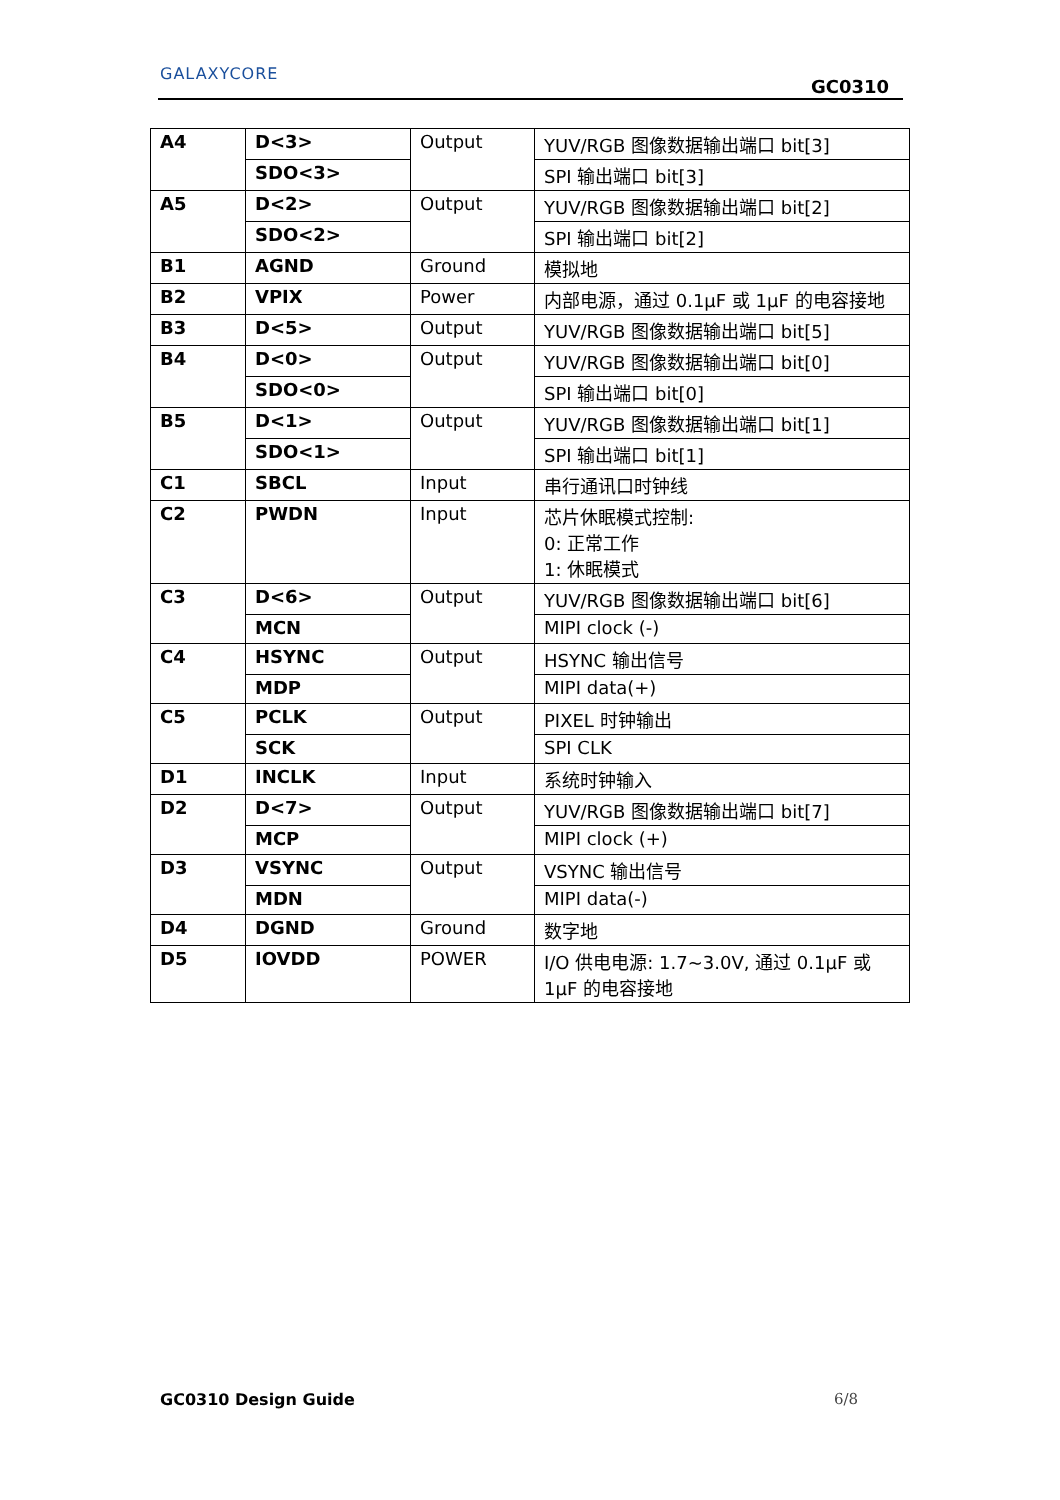GALAXYCORE
GC0310
| A4 | D<3> | Output | YUV/RGB 图像数据输出端口 bit[3] |
| | SDO<3> | | SPI 输出端口 bit[3] |
| A5 | D<2> | Output | YUV/RGB 图像数据输出端口 bit[2] |
| | SDO<2> | | SPI 输出端口 bit[2] |
| B1 | AGND | Ground | 模拟地 |
| B2 | VPIX | Power | 内部电源，通过 0.1μF 或 1μF 的电容接地 |
| B3 | D<5> | Output | YUV/RGB 图像数据输出端口 bit[5] |
| B4 | D<0> | Output | YUV/RGB 图像数据输出端口 bit[0] |
| | SDO<0> | | SPI 输出端口 bit[0] |
| B5 | D<1> | Output | YUV/RGB 图像数据输出端口 bit[1] |
| | SDO<1> | | SPI 输出端口 bit[1] |
| C1 | SBCL | Input | 串行通讯口时钟线 |
| C2 | PWDN | Input | 芯片休眠模式控制: 0: 正常工作 1: 休眠模式 |
| C3 | D<6> | Output | YUV/RGB 图像数据输出端口 bit[6] |
| | MCN | | MIPI clock (-) |
| C4 | HSYNC | Output | HSYNC 输出信号 |
| | MDP | | MIPI data(+) |
| C5 | PCLK | Output | PIXEL 时钟输出 |
| | SCK | | SPI CLK |
| D1 | INCLK | Input | 系统时钟输入 |
| D2 | D<7> | Output | YUV/RGB 图像数据输出端口 bit[7] |
| | MCP | | MIPI clock (+) |
| D3 | VSYNC | Output | VSYNC 输出信号 |
| | MDN | | MIPI data(-) |
| D4 | DGND | Ground | 数字地 |
| D5 | IOVDD | POWER | I/O 供电电源: 1.7~3.0V, 通过 0.1μF 或 1μF 的电容接地 |
GC0310 Design Guide 6/8